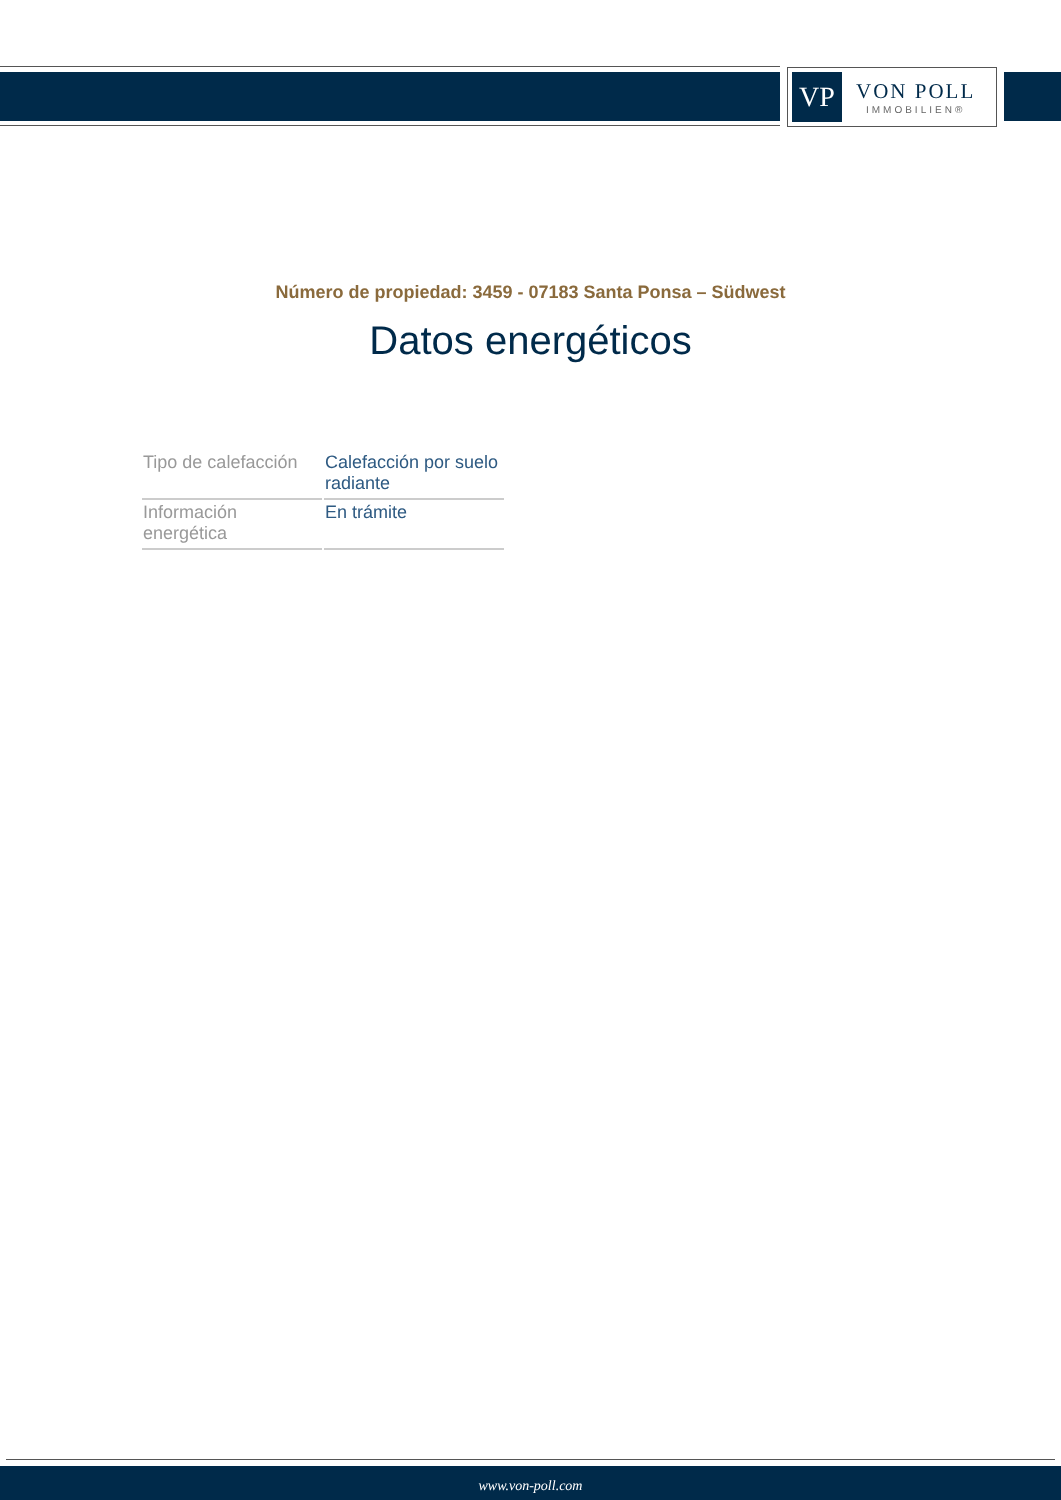VP
VON POLL
IMMOBILIEN®
Número de propiedad: 3459 - 07183 Santa Ponsa – Südwest
Datos energéticos
| Tipo de calefacción | Calefacción por suelo radiante |
| Información energética | En trámite |
www.von-poll.com